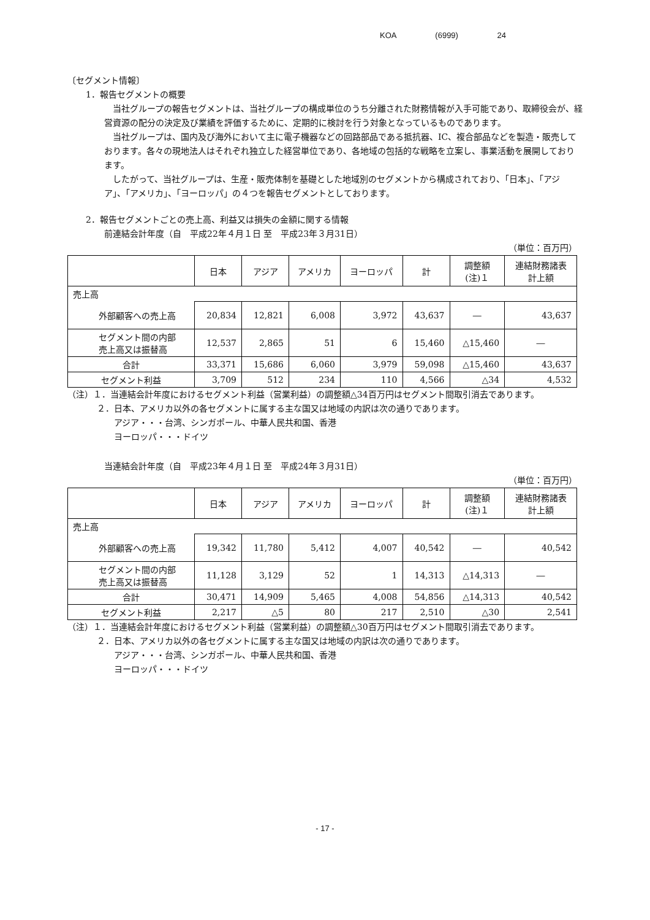KOA (6999) 24
〔セグメント情報〕
1．報告セグメントの概要
当社グループの報告セグメントは、当社グループの構成単位のうち分離された財務情報が入手可能であり、取締役会が、経営資源の配分の決定及び業績を評価するために、定期的に検討を行う対象となっているものであります。
当社グループは、国内及び海外において主に電子機器などの回路部品である抵抗器、IC、複合部品などを製造・販売しております。各々の現地法人はそれぞれ独立した経営単位であり、各地域の包括的な戦略を立案し、事業活動を展開しております。
したがって、当社グループは、生産・販売体制を基礎とした地域別のセグメントから構成されており、「日本」、「アジア」、「アメリカ」、「ヨーロッパ」の４つを報告セグメントとしております。
2．報告セグメントごとの売上高、利益又は損失の金額に関する情報
前連結会計年度（自　平成22年４月１日 至　平成23年３月31日）
（単位：百万円）
| | 日本 | アジア | アメリカ | ヨーロッパ | 計 | 調整額 (注)１ | 連結財務諸表 計上額 |
| --- | --- | --- | --- | --- | --- | --- | --- |
| 売上高 | | | | | | | |
| 外部顧客への売上高 | 20,834 | 12,821 | 6,008 | 3,972 | 43,637 | ― | 43,637 |
| セグメント間の内部 売上高又は振替高 | 12,537 | 2,865 | 51 | 6 | 15,460 | △15,460 | ― |
| 合計 | 33,371 | 15,686 | 6,060 | 3,979 | 59,098 | △15,460 | 43,637 |
| セグメント利益 | 3,709 | 512 | 234 | 110 | 4,566 | △34 | 4,532 |
（注）１．当連結会計年度におけるセグメント利益（営業利益）の調整額△34百万円はセグメント間取引消去であります。
２．日本、アメリカ以外の各セグメントに属する主な国又は地域の内訳は次の通りであります。
アジア・・・台湾、シンガポール、中華人民共和国、香港
ヨーロッパ・・・ドイツ
当連結会計年度（自　平成23年４月１日 至　平成24年３月31日）
（単位：百万円）
| | 日本 | アジア | アメリカ | ヨーロッパ | 計 | 調整額 (注)１ | 連結財務諸表 計上額 |
| --- | --- | --- | --- | --- | --- | --- | --- |
| 売上高 | | | | | | | |
| 外部顧客への売上高 | 19,342 | 11,780 | 5,412 | 4,007 | 40,542 | ― | 40,542 |
| セグメント間の内部 売上高又は振替高 | 11,128 | 3,129 | 52 | 1 | 14,313 | △14,313 | ― |
| 合計 | 30,471 | 14,909 | 5,465 | 4,008 | 54,856 | △14,313 | 40,542 |
| セグメント利益 | 2,217 | △5 | 80 | 217 | 2,510 | △30 | 2,541 |
（注）１．当連結会計年度におけるセグメント利益（営業利益）の調整額△30百万円はセグメント間取引消去であります。
２．日本、アメリカ以外の各セグメントに属する主な国又は地域の内訳は次の通りであります。
アジア・・・台湾、シンガポール、中華人民共和国、香港
ヨーロッパ・・・ドイツ
- 17 -